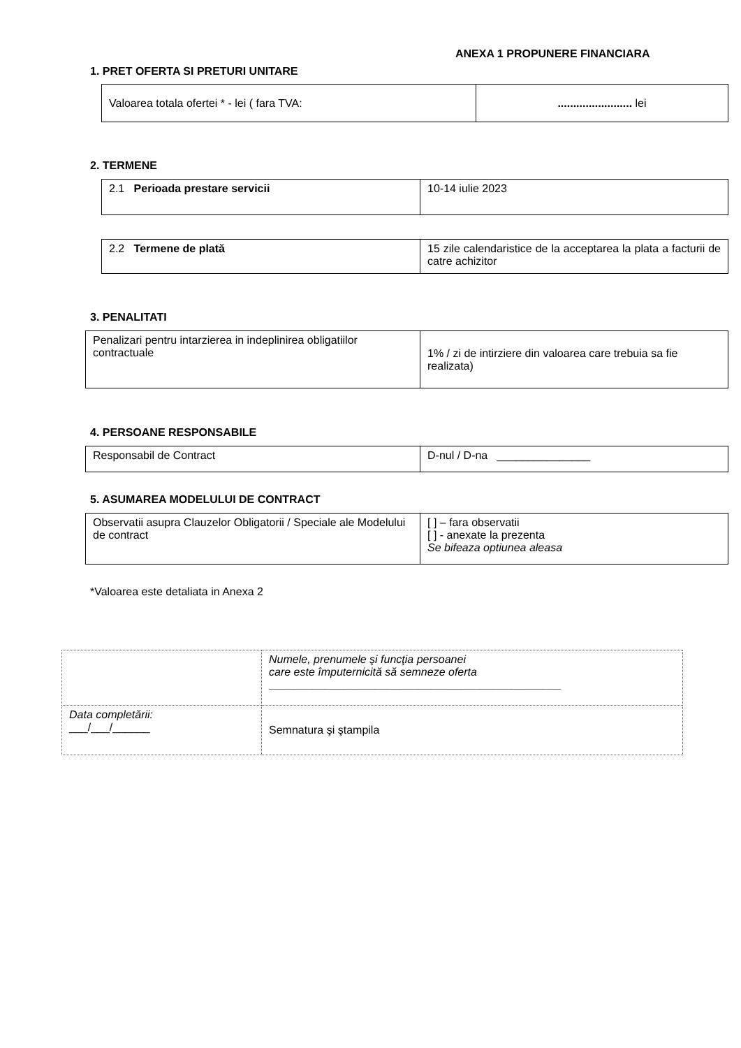ANEXA 1 PROPUNERE FINANCIARA
1. PRET OFERTA SI PRETURI UNITARE
| Valoarea totala ofertei * - lei ( fara TVA: | ........................ lei |
2. TERMENE
| 2.1 Perioada prestare servicii | 10-14 iulie 2023 |
| 2.2 Termene de plată | 15 zile calendaristice de la acceptarea la plata a facturii de catre achizitor |
3. PENALITATI
| Penalizari pentru intarzierea in indeplinirea obligatiilor contractuale | 1% / zi de intirziere din valoarea care trebuia sa fie realizata) |
4. PERSOANE RESPONSABILE
| Responsabil de Contract | D-nul / D-na _______________ |
5. ASUMAREA MODELULUI DE CONTRACT
| Observatii asupra Clauzelor Obligatorii / Speciale ale Modelului de contract | [ ] – fara observatii [ ] - anexate la prezenta Se bifeaza optiunea aleasa |
*Valoarea este detaliata in Anexa 2
| | Numele, prenumele şi funcţia persoanei care este împuternicită să semneze oferta _______________________________________________ |
| Data completării: ___/___/______ | Semnatura şi ştampila |